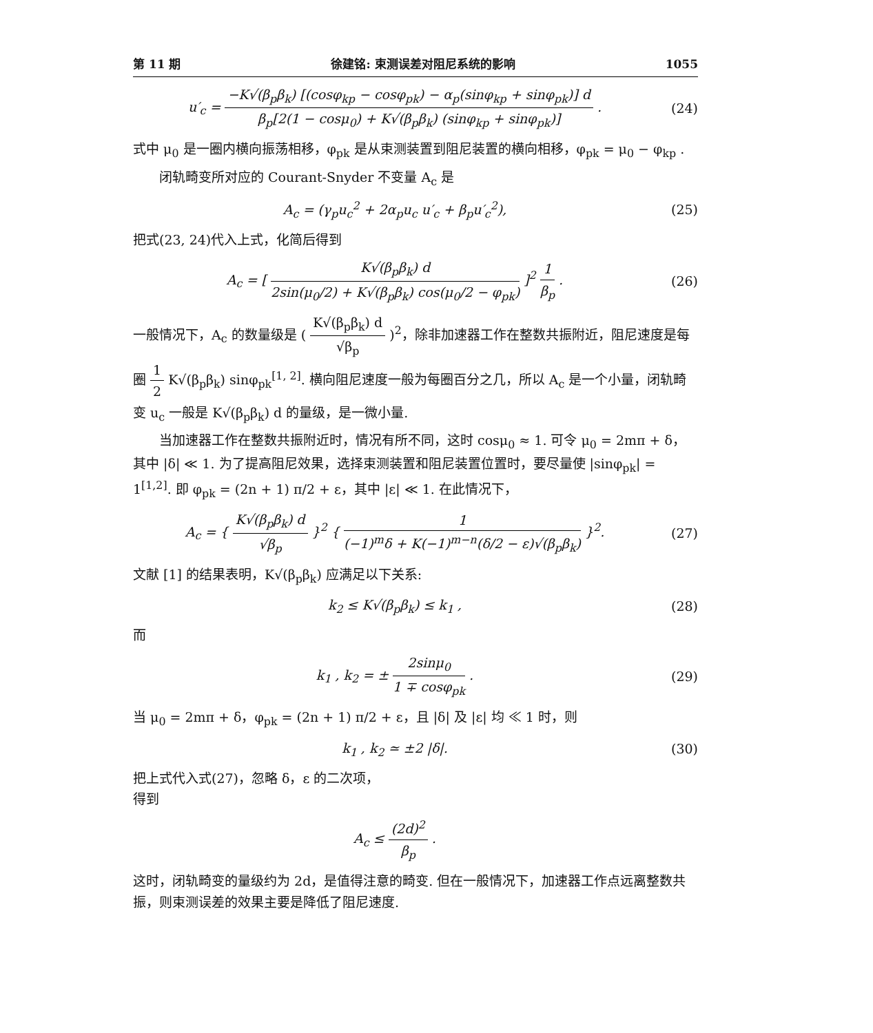第 11 期 徐建铭: 束测误差对阻尼系统的影响 1055
u′<sub>c</sub> = −K√(β<sub>p</sub>β<sub>k</sub>) [(cosφ<sub>kp</sub> − cosφ<sub>pk</sub>) − α<sub>p</sub>(sinφ<sub>kp</sub> + sinφ<sub>pk</sub>)] d β<sub>p</sub>[2(1 − cosμ<sub>0</sub>) + K√(β<sub>p</sub>β<sub>k</sub>) (sinφ<sub>kp</sub> + sinφ<sub>pk</sub>)] .
(24)
式中 μ<sub>0</sub> 是一圈内横向振荡相移，φ<sub>pk</sub> 是从束测装置到阻尼装置的横向相移，φ<sub>pk</sub> = μ<sub>0</sub> − φ<sub>kp</sub> .
闭轨畸变所对应的 Courant-Snyder 不变量 A<sub>c</sub> 是
A<sub>c</sub> = (γ<sub>p</sub>u<sub>c</sub><sup>2</sup> + 2α<sub>p</sub>u<sub>c</sub> u′<sub>c</sub> + β<sub>p</sub>u′<sub>c</sub><sup>2</sup>),
(25)
把式(23, 24)代入上式，化简后得到
A<sub>c</sub> = [ K√(β<sub>p</sub>β<sub>k</sub>) d 2sin(μ<sub>0</sub>/2) + K√(β<sub>p</sub>β<sub>k</sub>) cos(μ<sub>0</sub>/2 − φ<sub>pk</sub>) ]<sup>2</sup> 1 β<sub>p</sub> .
(26)
一般情况下，A<sub>c</sub> 的数量级是 ( K√(β<sub>p</sub>β<sub>k</sub>) d √β<sub>p</sub> )<sup>2</sup>，除非加速器工作在整数共振附近，阻尼速度是每圈 1 2 K√(β<sub>p</sub>β<sub>k</sub>) sinφ<sub>pk</sub><sup>[1, 2]</sup>. 横向阻尼速度一般为每圈百分之几，所以 A<sub>c</sub> 是一个小量，闭轨畸变 u<sub>c</sub> 一般是 K√(β<sub>p</sub>β<sub>k</sub>) d 的量级，是一微小量.
当加速器工作在整数共振附近时，情况有所不同，这时 cosμ<sub>0</sub> ≈ 1. 可令 μ<sub>0</sub> = 2mπ + δ，其中 |δ| ≪ 1. 为了提高阻尼效果，选择束测装置和阻尼装置位置时，要尽量使 |sinφ<sub>pk</sub>| = 1<sup>[1,2]</sup>. 即 φ<sub>pk</sub> = (2n + 1) π/2 + ε，其中 |ε| ≪ 1. 在此情况下，
A<sub>c</sub> = { K√(β<sub>p</sub>β<sub>k</sub>) d √β<sub>p</sub> }<sup>2</sup> { 1 (−1)<sup>m</sup>δ + K(−1)<sup>m−n</sup>(δ/2 − ε)√(β<sub>p</sub>β<sub>k</sub>) }<sup>2</sup>.
(27)
文献 [1] 的结果表明，K√(β<sub>p</sub>β<sub>k</sub>) 应满足以下关系:
k<sub>2</sub> ≤ K√(β<sub>p</sub>β<sub>k</sub>) ≤ k<sub>1</sub> , (28)
而
k<sub>1</sub> , k<sub>2</sub> = ± 2sinμ<sub>0</sub> 1 ∓ cosφ<sub>pk</sub> .
(29)
当 μ<sub>0</sub> = 2mπ + δ，φ<sub>pk</sub> = (2n + 1) π/2 + ε，且 |δ| 及 |ε| 均 ≪ 1 时，则
k<sub>1</sub> , k<sub>2</sub> ≃ ±2 |δ|. (30)
把上式代入式(27)，忽略 δ，ε 的二次项，
得到
A<sub>c</sub> ≤ (2d)<sup>2</sup> β<sub>p</sub> .
这时，闭轨畸变的量级约为 2d，是值得注意的畸变. 但在一般情况下，加速器工作点远离整数共振，则束测误差的效果主要是降低了阻尼速度.